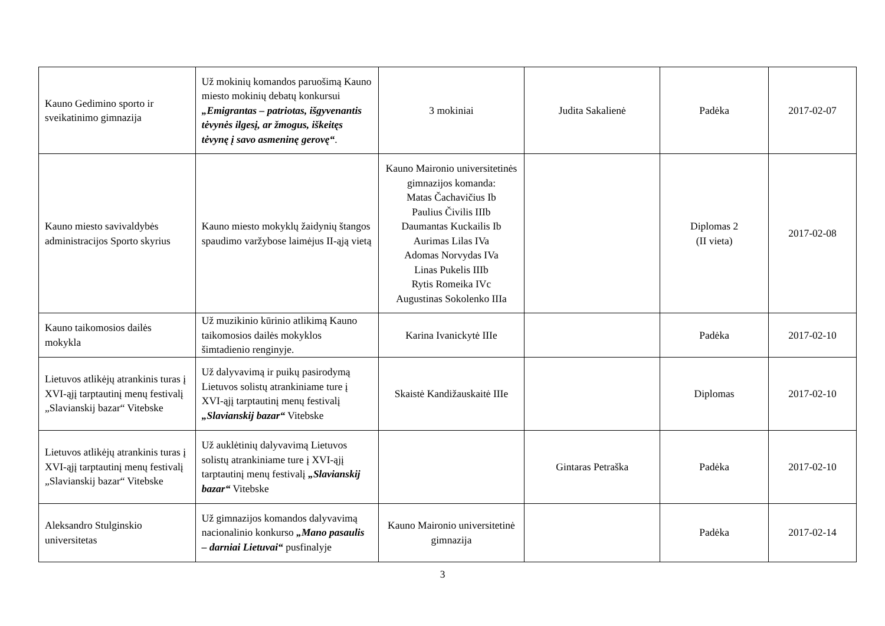| Kauno Gedimino sporto ir sveikatinimo gimnazija | Už mokinių komandos paruošimą Kauno miesto mokinių debatų konkursui „Emigrantas – patriotas, išgyvenantis tėvynės ilgesį, ar žmogus, iškeitęs tėvynę į savo asmeninę gerovę“ . | 3 mokiniai | Judita Sakalienė | Padėka | 2017-02-07 |
| Kauno miesto savivaldybės administracijos Sporto skyrius | Kauno miesto mokyklų žaidynių štangos spaudimo varžybose laimėjus II-ąją vietą | Kauno Maironio universitetinės gimnazijos komanda: Matas Čachavičius Ib Paulius Čivilis IIIb Daumantas Kuckailis Ib Aurimas Lilas IVa Adomas Norvydas IVa Linas Pukelis IIIb Rytis Romeika IVc Augustinas Sokolenko IIIa | | Diplomas 2 (II vieta) | 2017-02-08 |
| Kauno taikomosios dailės mokykla | Už muzikinio kūrinio atlikimą Kauno taikomosios dailės mokyklos šimtadienio renginyje. | Karina Ivanickytė IIIe | | Padėka | 2017-02-10 |
| Lietuvos atlikėjų atrankinis turas į XVI-ąjį tarptautinį menų festivalį „Slavianskij bazar“ Vitebske | Už dalyvavimą ir puikų pasirodymą Lietuvos solistų atrankiniame ture į XVI-ąjį tarptautinį menų festivalį „Slavianskij bazar“ Vitebske | Skaistė Kandižauskaitė IIIe | | Diplomas | 2017-02-10 |
| Lietuvos atlikėjų atrankinis turas į XVI-ąjį tarptautinį menų festivalį „Slavianskij bazar“ Vitebske | Už auklėtinių dalyvavimą Lietuvos solistų atrankiniame ture į XVI-ąjį tarptautinį menų festivalį „Slavianskij bazar“ Vitebske | | Gintaras Petraška | Padėka | 2017-02-10 |
| Aleksandro Stulginskio universitetas | Už gimnazijos komandos dalyvavimą nacionalinio konkurso „Mano pasaulis – darniai Lietuvai“ pusfinalyje | Kauno Maironio universitetinė gimnazija | | Padėka | 2017-02-14 |
3